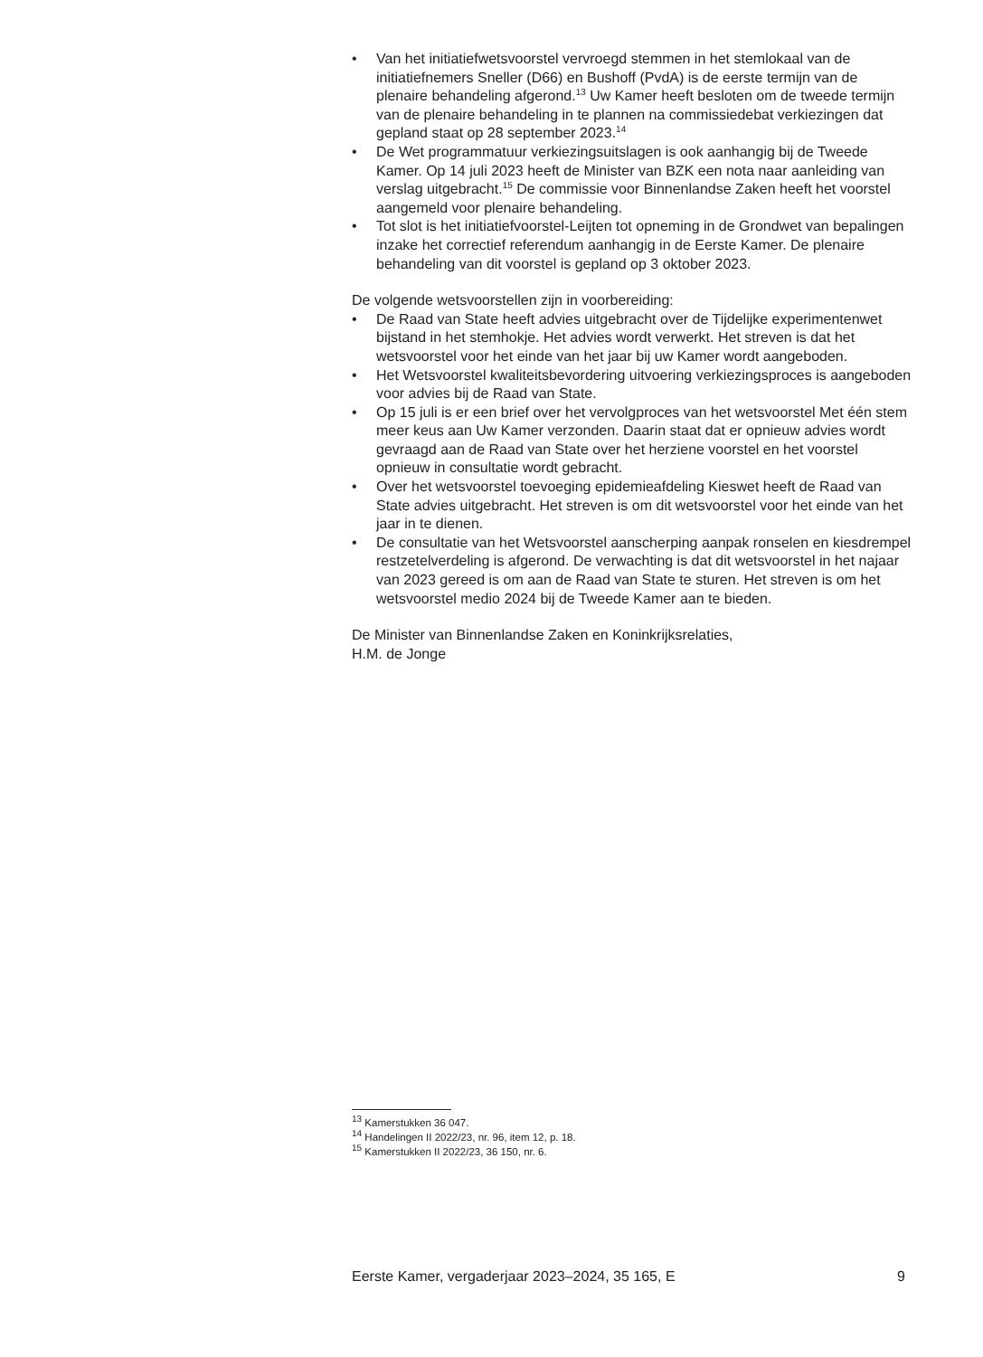• Van het initiatiefwetsvoorstel vervroegd stemmen in het stemlokaal van de initiatiefnemers Sneller (D66) en Bushoff (PvdA) is de eerste termijn van de plenaire behandeling afgerond.<sup>13</sup> Uw Kamer heeft besloten om de tweede termijn van de plenaire behandeling in te plannen na commissiedebat verkiezingen dat gepland staat op 28 september 2023.<sup>14</sup>
• De Wet programmatuur verkiezingsuitslagen is ook aanhangig bij de Tweede Kamer. Op 14 juli 2023 heeft de Minister van BZK een nota naar aanleiding van verslag uitgebracht.<sup>15</sup> De commissie voor Binnenlandse Zaken heeft het voorstel aangemeld voor plenaire behandeling.
• Tot slot is het initiatiefvoorstel-Leijten tot opneming in de Grondwet van bepalingen inzake het correctief referendum aanhangig in de Eerste Kamer. De plenaire behandeling van dit voorstel is gepland op 3 oktober 2023.
De volgende wetsvoorstellen zijn in voorbereiding:
• De Raad van State heeft advies uitgebracht over de Tijdelijke experi­mentenwet bijstand in het stemhokje. Het advies wordt verwerkt. Het streven is dat het wetsvoorstel voor het einde van het jaar bij uw Kamer wordt aangeboden.
• Het Wetsvoorstel kwaliteitsbevordering uitvoering verkiezingsproces is aangeboden voor advies bij de Raad van State.
• Op 15 juli is er een brief over het vervolgproces van het wetsvoorstel Met één stem meer keus aan Uw Kamer verzonden. Daarin staat dat er opnieuw advies wordt gevraagd aan de Raad van State over het herziene voorstel en het voorstel opnieuw in consultatie wordt gebracht.
• Over het wetsvoorstel toevoeging epidemieafdeling Kieswet heeft de Raad van State advies uitgebracht. Het streven is om dit wetsvoorstel voor het einde van het jaar in te dienen.
• De consultatie van het Wetsvoorstel aanscherping aanpak ronselen en kiesdrempel restzetelverdeling is afgerond. De verwachting is dat dit wetsvoorstel in het najaar van 2023 gereed is om aan de Raad van State te sturen. Het streven is om het wetsvoorstel medio 2024 bij de Tweede Kamer aan te bieden.
De Minister van Binnenlandse Zaken en Koninkrijksrelaties,
H.M. de Jonge
<sup>13</sup> Kamerstukken 36 047.
<sup>14</sup> Handelingen II 2022/23, nr. 96, item 12, p. 18.
<sup>15</sup> Kamerstukken II 2022/23, 36 150, nr. 6.
Eerste Kamer, vergaderjaar 2023–2024, 35 165, E 9